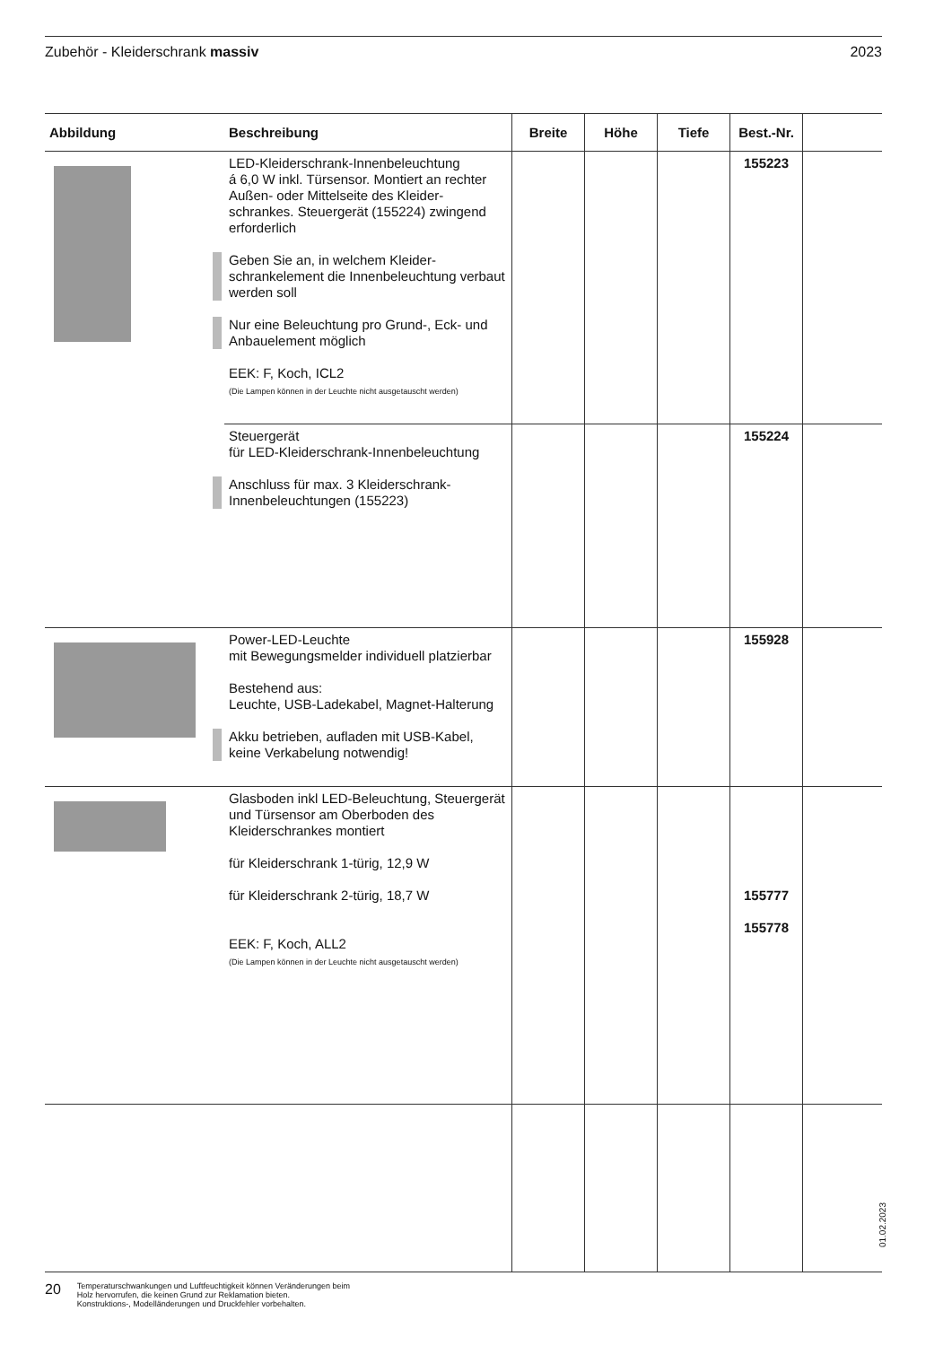Zubehör - Kleiderschrank massiv 2023
| Abbildung | Beschreibung | Breite | Höhe | Tiefe | Best.-Nr. | |
| --- | --- | --- | --- | --- | --- | --- |
| | LED-Kleiderschrank-Innenbeleuchtung á 6,0 W inkl. Türsensor. Montiert an rechter Außen- oder Mittelseite des Kleider-schrankes. Steuergerät (155224) zwingend erforderlich Geben Sie an, in welchem Kleider-schrankelement die Innenbeleuchtung verbaut werden soll Nur eine Beleuchtung pro Grund-, Eck- und Anbauelement möglich EEK: F, Koch, ICL2 (Die Lampen können in der Leuchte nicht ausgetauscht werden) | | | | 155223 | |
| | Steuergerät für LED-Kleiderschrank-Innenbeleuchtung Anschluss für max. 3 Kleiderschrank-Innenbeleuchtungen (155223) | | | | 155224 | |
| | Power-LED-Leuchte mit Bewegungsmelder individuell platzierbar Bestehend aus: Leuchte, USB-Ladekabel, Magnet-Halterung Akku betrieben, aufladen mit USB-Kabel, keine Verkabelung notwendig! | | | | 155928 | |
| | Glasboden inkl LED-Beleuchtung, Steuergerät und Türsensor am Oberboden des Kleiderschrankes montiert für Kleiderschrank 1-türig, 12,9 W für Kleiderschrank 2-türig, 18,7 W EEK: F, Koch, ALL2 (Die Lampen können in der Leuchte nicht ausgetauscht werden) | | | | 155777 155778 | |
01.02.2023
20 Temperaturschwankungen und Luftfeuchtigkeit können Veränderungen beim
Holz hervorrufen, die keinen Grund zur Reklamation bieten.
Konstruktions-, Modelländerungen und Druckfehler vorbehalten.